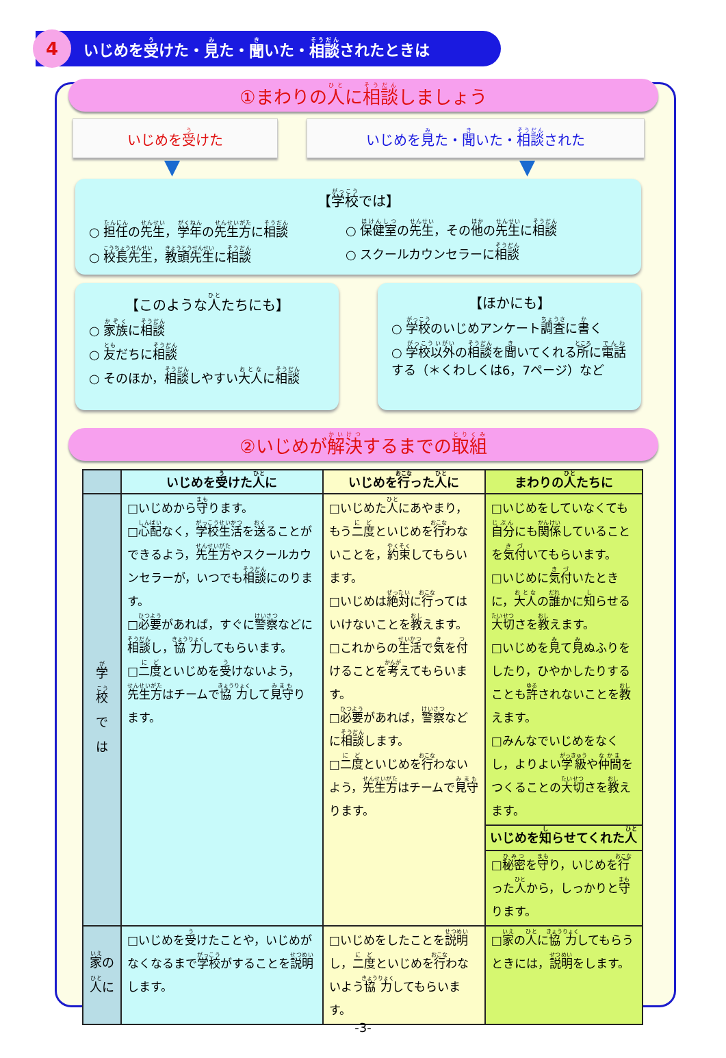4
いじめを 受 けた・ 見 た・ 聞 いた・ 相談 されたときは
①まわりの人に相談しましょう
いじめを受けた いじめを見た・聞いた・相談された
▼ ▼
【学校では】
○ 担任の先生，学年の先生方に相談
○ 校長先生，教頭先生に相談
○ 保健室の先生，その他の先生に相談
○ スクールカウンセラーに相談
【このような人たちにも】
○ 家族に相談
○ 友だちに相談
○ そのほか，相談しやすい大人に相談
【ほかにも】
○ 学校のいじめアンケート調査に書く
○ 学校以外の相談を聞いてくれる所に電話する（＊くわしくは6，7ページ）など
②いじめが解決するまでの取組
| | いじめを 受 けた 人 に | いじめを 行 った 人 に | まわりの 人 たちに |
| --- | --- | --- | --- |
| 学 校 で は | □いじめから 守 ります。 □ 心配 なく， 学校生活 を 送 ることができるよう， 先生方 やスクールカウンセラーが，いつでも 相談 にのります。 □ 必要 があれば，すぐに 警察 などに 相談 し， 協力 してもらいます。 □ 二度 といじめを 受 けないよう， 先生方 はチームで 協力 して 見守 ります。 | □いじめた 人 にあやまり，もう 二度 といじめを 行 わないことを， 約束 してもらいます。 □いじめは 絶対 に 行 ってはいけないことを 教 えます。 □これからの 生活 で 気 を 付 けることを 考 えてもらいます。 □ 必要 があれば， 警察 などに 相談 します。 □ 二度 といじめを 行 わないよう， 先生方 はチームで 見守 ります。 | □いじめをしていなくても 自分 にも 関係 していることを 気付 いてもらいます。 □いじめに 気付 いたときに， 大人 の 誰 かに 知 らせる 大切 さを 教 えます。 □いじめを 見 て 見 ぬふりをしたり，ひやかしたりすることも 許 されないことを 教 えます。 □みんなでいじめをなくし，よりよい 学級 や 仲間 をつくることの 大切 さを 教 えます。 いじめを 知 らせてくれた 人 □ 秘密 を 守 り，いじめを 行 った 人 から，しっかりと 守 ります。 |
| 家 の 人 に | □いじめを 受 けたことや，いじめがなくなるまで 学校 がすることを 説明 します。 | □いじめをしたことを 説明 し， 二度 といじめを 行 わないよう 協力 してもらいます。 | □ 家 の 人 に 協力 してもらうときには， 説明 をします。 |
-3-